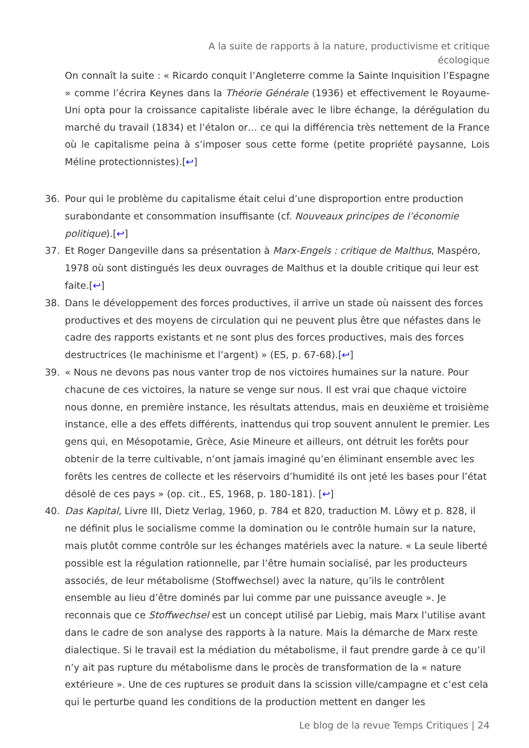A la suite de rapports à la nature, productivisme et critique écologique
On connaît la suite : « Ricardo conquit l’Angleterre comme la Sainte Inquisition l’Espagne » comme l’écrira Keynes dans la Théorie Générale (1936) et effectivement le Royaume-Uni opta pour la croissance capitaliste libérale avec le libre échange, la dérégulation du marché du travail (1834) et l’étalon or… ce qui la différencia très nettement de la France où le capitalisme peina à s’imposer sous cette forme (petite propriété paysanne, Lois Méline protectionnistes).[↩]
36. Pour qui le problème du capitalisme était celui d’une disproportion entre production surabondante et consommation insuffisante (cf. Nouveaux principes de l’économie politique).[↩]
37. Et Roger Dangeville dans sa présentation à Marx-Engels : critique de Malthus, Maspéro, 1978 où sont distingués les deux ouvrages de Malthus et la double critique qui leur est faite.[↩]
38. Dans le développement des forces productives, il arrive un stade où naissent des forces productives et des moyens de circulation qui ne peuvent plus être que néfastes dans le cadre des rapports existants et ne sont plus des forces productives, mais des forces destructrices (le machinisme et l’argent) » (ES, p. 67-68).[↩]
39. « Nous ne devons pas nous vanter trop de nos victoires humaines sur la nature. Pour chacune de ces victoires, la nature se venge sur nous. Il est vrai que chaque victoire nous donne, en première instance, les résultats attendus, mais en deuxième et troisième instance, elle a des effets différents, inattendus qui trop souvent annulent le premier. Les gens qui, en Mésopotamie, Grèce, Asie Mineure et ailleurs, ont détruit les forêts pour obtenir de la terre cultivable, n’ont jamais imaginé qu’en éliminant ensemble avec les forêts les centres de collecte et les réservoirs d’humidité ils ont jeté les bases pour l’état désolé de ces pays » (op. cit., ES, 1968, p. 180-181). [↩]
40. Das Kapital, Livre III, Dietz Verlag, 1960, p. 784 et 820, traduction M. Löwy et p. 828, il ne définit plus le socialisme comme la domination ou le contrôle humain sur la nature, mais plutôt comme contrôle sur les échanges matériels avec la nature. « La seule liberté possible est la régulation rationnelle, par l’être humain socialisé, par les producteurs associés, de leur métabolisme (Stoffwechsel) avec la nature, qu’ils le contrôlent ensemble au lieu d’être dominés par lui comme par une puissance aveugle ». Je reconnais que ce Stoffwechsel est un concept utilisé par Liebig, mais Marx l’utilise avant dans le cadre de son analyse des rapports à la nature. Mais la démarche de Marx reste dialectique. Si le travail est la médiation du métabolisme, il faut prendre garde à ce qu’il n’y ait pas rupture du métabolisme dans le procès de transformation de la « nature extérieure ». Une de ces ruptures se produit dans la scission ville/campagne et c’est cela qui le perturbe quand les conditions de la production mettent en danger les
Le blog de la revue Temps Critiques | 24